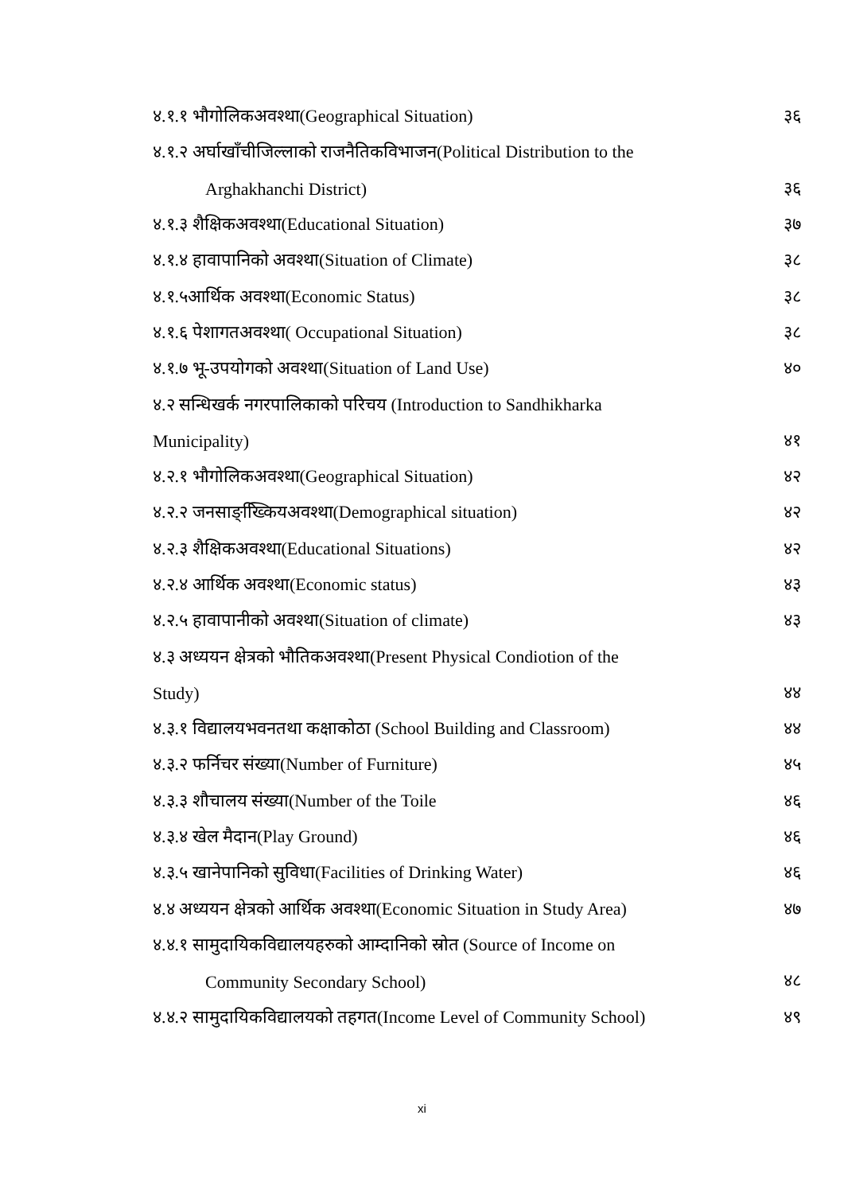४.१.१ भौगोलिकअवश्था(Geographical Situation) ३६
४.१.२ अर्घाखाँचीजिल्लाको राजनैतिकविभाजन(Political Distribution to the
Arghakhanchi District) ३६
४.१.३ शैक्षिकअवश्था(Educational Situation) ३७
४.१.४ हावापानिको अवश्था(Situation of Climate) ३८
४.१.५आर्थिक अवश्था(Economic Status) ३८
४.१.६ पेशागतअवश्था( Occupational Situation) ३८
४.१.७ भू-उपयोगको अवश्था(Situation of Land Use) ४०
४.२ सन्धिखर्क नगरपालिकाको परिचय (Introduction to Sandhikharka
Municipality) ४१
४.२.१ भौगोलिकअवश्था(Geographical Situation) ४२
४.२.२ जनसाङ्ख्किियअवश्था(Demographical situation) ४२
४.२.३ शैक्षिकअवश्था(Educational Situations) ४२
४.२.४ आर्थिक अवश्था(Economic status) ४३
४.२.५ हावापानीको अवश्था(Situation of climate) ४३
४.३ अध्ययन क्षेत्रको भौतिकअवश्था(Present Physical Condiotion of the
Study) ४४
४.३.१ विद्यालयभवनतथा कक्षाकोठा (School Building and Classroom) ४४
४.३.२ फर्निचर संख्या(Number of Furniture) ४५
४.३.३ शौचालय संख्या(Number of the Toile ४६
४.३.४ खेल मैदान(Play Ground) ४६
४.३.५ खानेपानिको सुविधा(Facilities of Drinking Water) ४६
४.४ अध्ययन क्षेत्रको आर्थिक अवश्था(Economic Situation in Study Area) ४७
४.४.१ सामुदायिकविद्यालयहरुको आम्दानिको स्रोत (Source of Income on
Community Secondary School) ४८
४.४.२ सामुदायिकविद्यालयको तहगत(Income Level of Community School) ४९
xi